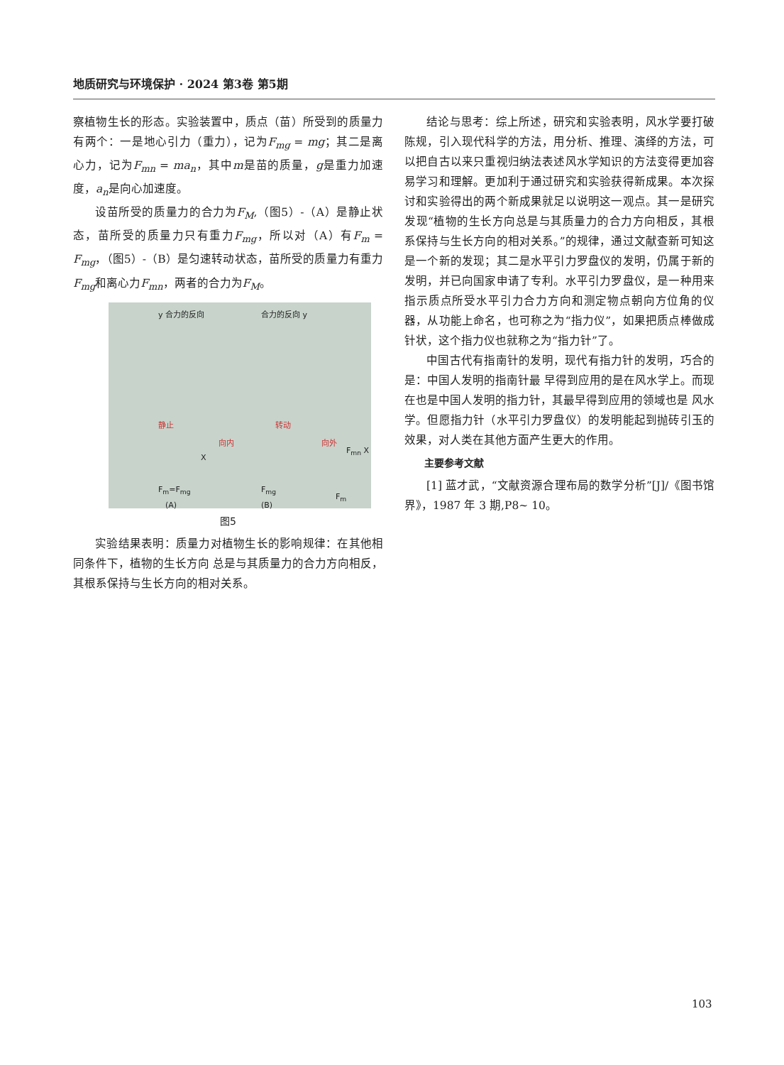地质研究与环境保护 · 2024 第3卷 第5期
察植物生长的形态。实验装置中，质点（苗）所受到的质量力有两个：一是地心引力（重力），记为F<sub>mg</sub> = mg；其二是离心力，记为F<sub>mn</sub> = ma<sub>n</sub>，其中m是苗的质量，g是重力加速度，a<sub>n</sub>是向心加速度。
设苗所受的质量力的合力为F<sub>M</sub>,（图5）-（A）是静止状态，苗所受的质量力只有重力F<sub>mg</sub>，所以对（A）有F<sub>m</sub> = F<sub>mg</sub>，（图5）-（B）是匀速转动状态，苗所受的质量力有重力F<sub>mg</sub>和离心力F<sub>mn</sub>，两者的合力为F<sub>M</sub>。
y 合力的反向 合力的反向 y
静止 转动
向内 向外
X
F<sub>mn</sub> X
F<sub>m</sub>=F<sub>mg</sub> F<sub>mg</sub>
F<sub>m</sub>
(A) (B)
图5
实验结果表明：质量力对植物生长的影响规律：在其他相同条件下，植物的生长方向 总是与其质量力的合力方向相反，其根系保持与生长方向的相对关系。
结论与思考：综上所述，研究和实验表明，风水学要打破陈规，引入现代科学的方法，用分析、推理、演绎的方法，可以把自古以来只重视归纳法表述风水学知识的方法变得更加容易学习和理解。更加利于通过研究和实验获得新成果。本次探讨和实验得出的两个新成果就足以说明这一观点。其一是研究发现“植物的生长方向总是与其质量力的合力方向相反，其根系保持与生长方向的相对关系。”的规律，通过文献查新可知这是一个新的发现；其二是水平引力罗盘仪的发明，仍属于新的发明，并已向国家申请了专利。水平引力罗盘仪，是一种用来指示质点所受水平引力合力方向和测定物点朝向方位角的仪器，从功能上命名，也可称之为“指力仪”，如果把质点棒做成针状，这个指力仪也就称之为“指力针”了。
中国古代有指南针的发明，现代有指力针的发明，巧合的是：中国人发明的指南针最 早得到应用的是在风水学上。而现在也是中国人发明的指力针，其最早得到应用的领域也是 风水学。但愿指力针（水平引力罗盘仪）的发明能起到抛砖引玉的效果，对人类在其他方面产生更大的作用。
主要参考文献
[1] 蓝才武，“文献资源合理布局的数学分析”[J]/《图书馆界》，1987 年 3 期,P8~ 10。
103